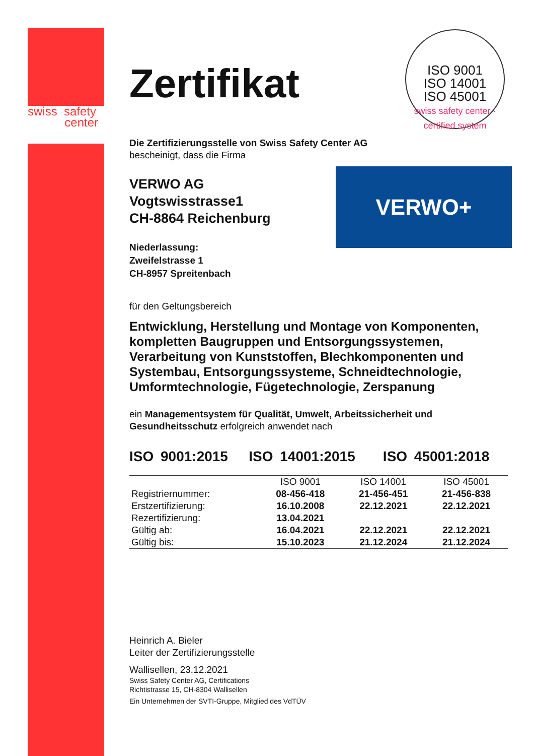swiss safety
center
ISO 9001
ISO 14001
ISO 45001
swiss safety center · certified system
Zertifikat
Die Zertifizierungsstelle von Swiss Safety Center AG
bescheinigt, dass die Firma
VERWO+
VERWO AG
Vogtswisstrasse1
CH-8864 Reichenburg
Niederlassung:
Zweifelstrasse 1
CH-8957 Spreitenbach
für den Geltungsbereich
Entwicklung, Herstellung und Montage von Komponenten, kompletten Baugruppen und Entsorgungssystemen, Verarbeitung von Kunststoffen, Blechkomponenten und Systembau, Entsorgungssysteme, Schneidtechnologie, Umformtechnologie, Fügetechnologie, Zerspanung
ein Managementsystem für Qualität, Umwelt, Arbeitssicherheit und Gesundheitsschutz erfolgreich anwendet nach
ISO 9001:2015 ISO 14001:2015 ISO 45001:2018
| | ISO 9001 | ISO 14001 | ISO 45001 |
| --- | --- | --- | --- |
| Registriernummer: | 08-456-418 | 21-456-451 | 21-456-838 |
| Erstzertifizierung: | 16.10.2008 | 22.12.2021 | 22.12.2021 |
| Rezertifizierung: | 13.04.2021 | | |
| Gültig ab: | 16.04.2021 | 22.12.2021 | 22.12.2021 |
| Gültig bis: | 15.10.2023 | 21.12.2024 | 21.12.2024 |
Heinrich A. Bieler
Leiter der Zertifizierungsstelle
Wallisellen, 23.12.2021
Swiss Safety Center AG, Certifications
Richtistrasse 15, CH-8304 Wallisellen
Ein Unternehmen der SVTI-Gruppe, Mitglied des VdTÜV